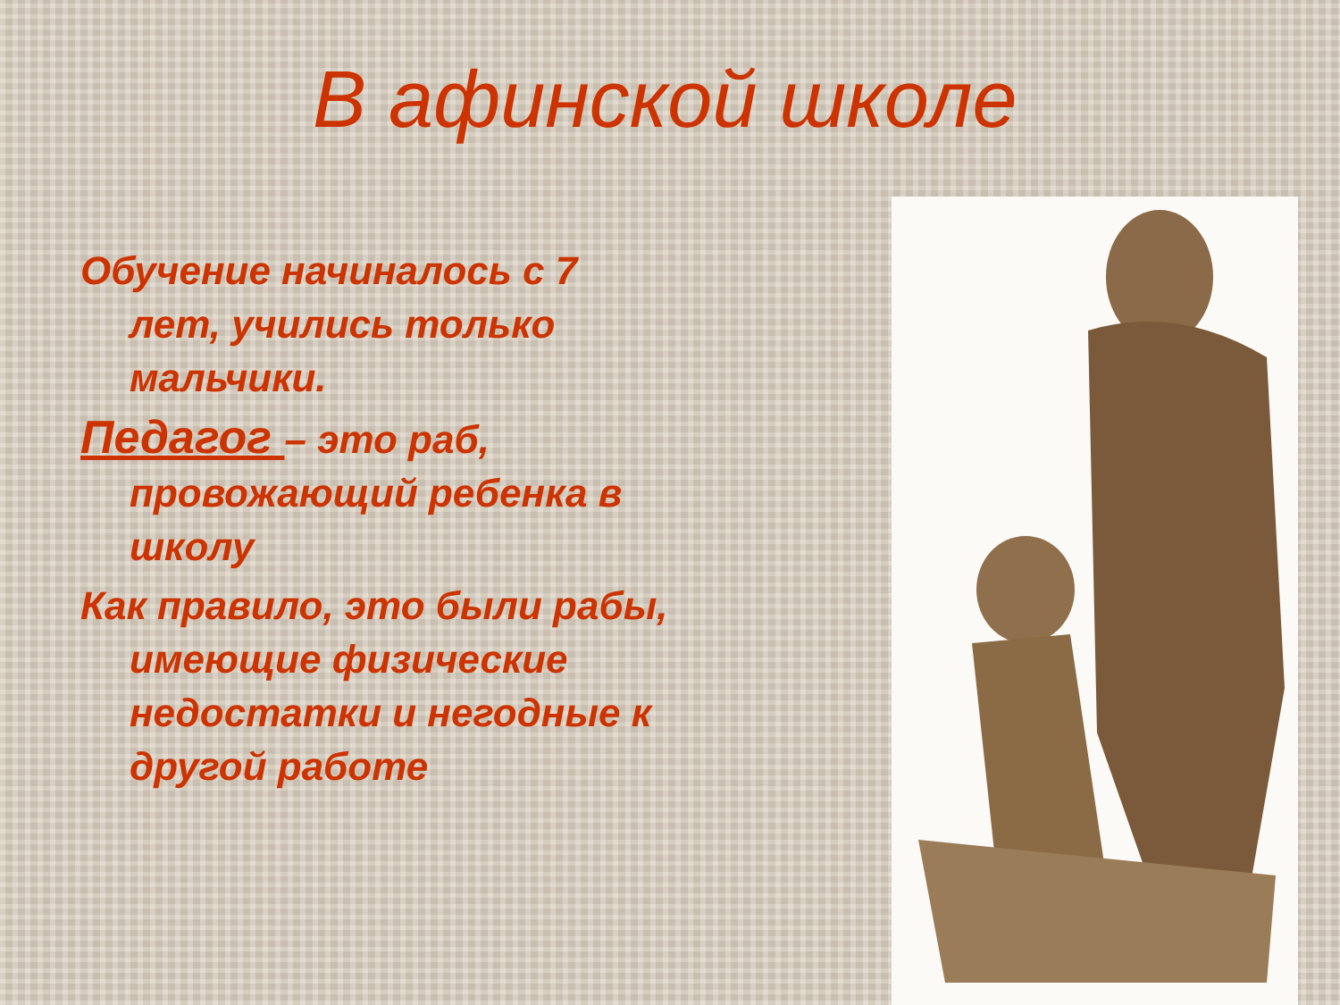В афинской школе
Обучение начиналось с 7 лет, учились только мальчики.
Педагог – это раб, провожающий ребенка в школу
Как правило, это были рабы, имеющие физические недостатки и негодные к другой работе